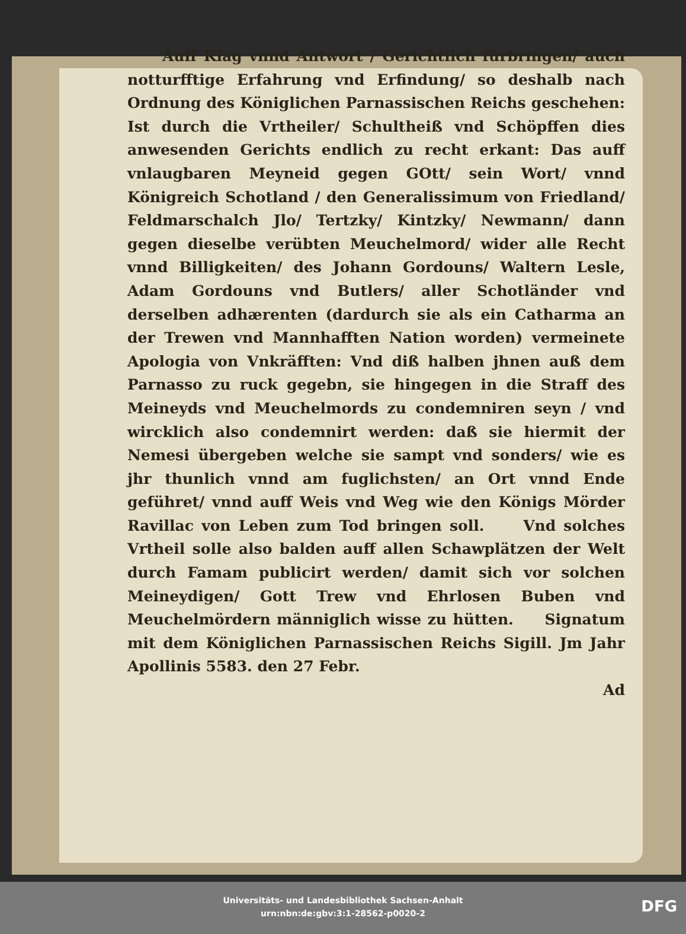Auff Klag vnnd Antwort / Gerichtlich fürbringen/ auch notturfftige Erfahrung vnd Erfindung/ so deshalb nach Ordnung des Königlichen Parnassischen Reichs geschehen: Ist durch die Vrtheiler/ Schultheiß vnd Schöpffen dies anwesenden Gerichts endlich zu recht erkant: Das auff vnlaugbaren Meyneid gegen GOtt/ sein Wort/ vnnd Königreich Schotland / den Generalissimum von Friedland/ Feldmarschalch Jlo/ Tertzky/ Kintzky/ Newmann/ dann gegen dieselbe verübten Meuchelmord/ wider alle Recht vnnd Billigkeiten/ des Johann Gordouns/ Waltern Lesle, Adam Gordouns vnd Butlers/ aller Schotländer vnd derselben adhærenten (dardurch sie als ein Catharma an der Trewen vnd Mannhafften Nation worden) vermeinete Apologia von Vnkräfften: Vnd diß halben jhnen auß dem Parnasso zu ruck gegebn, sie hingegen in die Straff des Meineyds vnd Meuchelmords zu condemniren seyn / vnd wircklich also condemnirt werden: daß sie hiermit der Nemesi übergeben welche sie sampt vnd sonders/ wie es jhr thunlich vnnd am fuglichsten/ an Ort vnnd Ende geführet/ vnnd auff Weis vnd Weg wie den Königs Mörder Ravillac von Leben zum Tod bringen soll. Vnd solches Vrtheil solle also balden auff allen Schawplätzen der Welt durch Famam publicirt werden/ damit sich vor solchen Meineydigen/ Gott Trew vnd Ehrlosen Buben vnd Meuchelmördern männiglich wisse zu hütten. Signatum mit dem Königlichen Parnassischen Reichs Sigill. Jm Jahr Apollinis 5583. den 27 Febr.
Ad
Universitäts- und Landesbibliothek Sachsen-Anhalt
urn:nbn:de:gbv:3:1-28562-p0020-2
DFG